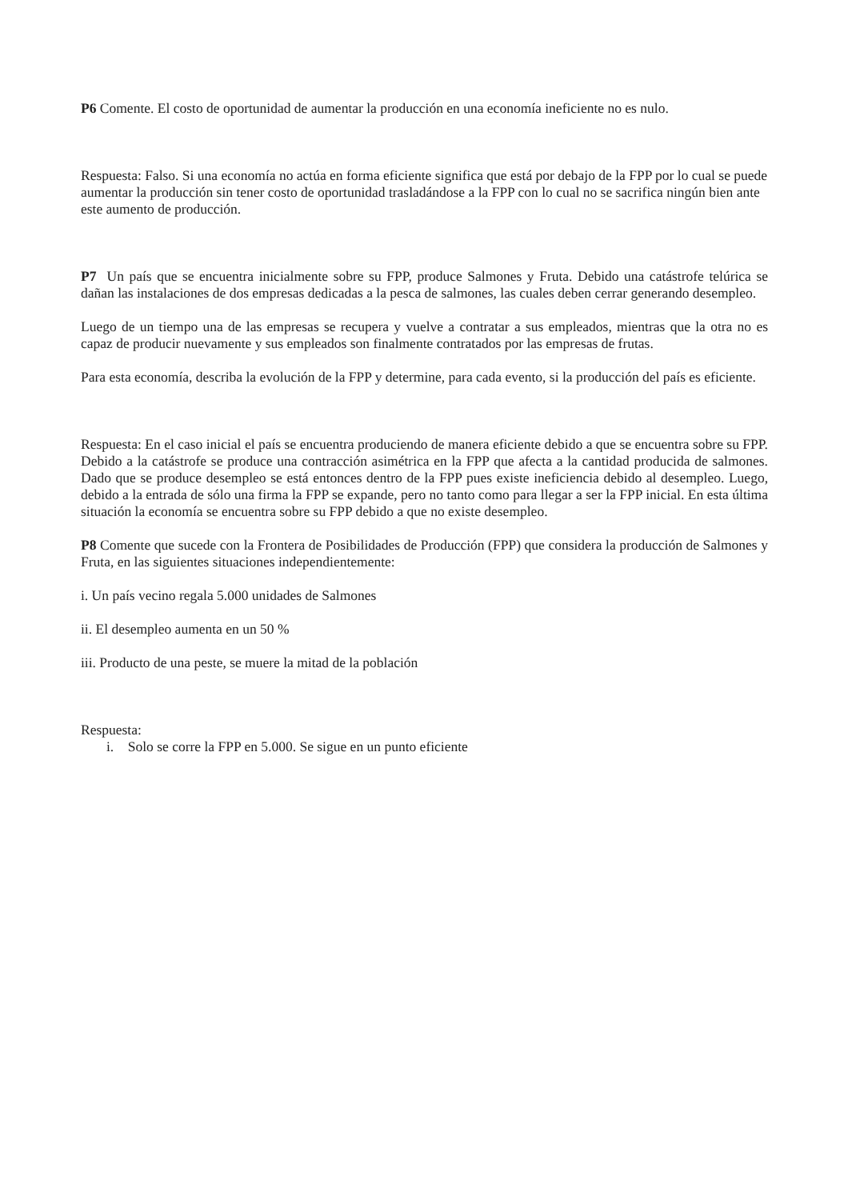P6 Comente. El costo de oportunidad de aumentar la producción en una economía ineficiente no es nulo.
Respuesta: Falso. Si una economía no actúa en forma eficiente significa que está por debajo de la FPP por lo cual se puede aumentar la producción sin tener costo de oportunidad trasladándose a la FPP con lo cual no se sacrifica ningún bien ante este aumento de producción.
P7 Un país que se encuentra inicialmente sobre su FPP, produce Salmones y Fruta. Debido una catástrofe telúrica se dañan las instalaciones de dos empresas dedicadas a la pesca de salmones, las cuales deben cerrar generando desempleo.
Luego de un tiempo una de las empresas se recupera y vuelve a contratar a sus empleados, mientras que la otra no es capaz de producir nuevamente y sus empleados son finalmente contratados por las empresas de frutas.
Para esta economía, describa la evolución de la FPP y determine, para cada evento, si la producción del país es eficiente.
Respuesta: En el caso inicial el país se encuentra produciendo de manera eficiente debido a que se encuentra sobre su FPP. Debido a la catástrofe se produce una contracción asimétrica en la FPP que afecta a la cantidad producida de salmones. Dado que se produce desempleo se está entonces dentro de la FPP pues existe ineficiencia debido al desempleo. Luego, debido a la entrada de sólo una firma la FPP se expande, pero no tanto como para llegar a ser la FPP inicial. En esta última situación la economía se encuentra sobre su FPP debido a que no existe desempleo.
P8 Comente que sucede con la Frontera de Posibilidades de Producción (FPP) que considera la producción de Salmones y Fruta, en las siguientes situaciones independientemente:
i. Un país vecino regala 5.000 unidades de Salmones
ii. El desempleo aumenta en un 50 %
iii. Producto de una peste, se muere la mitad de la población
Respuesta:
i. Solo se corre la FPP en 5.000. Se sigue en un punto eficiente